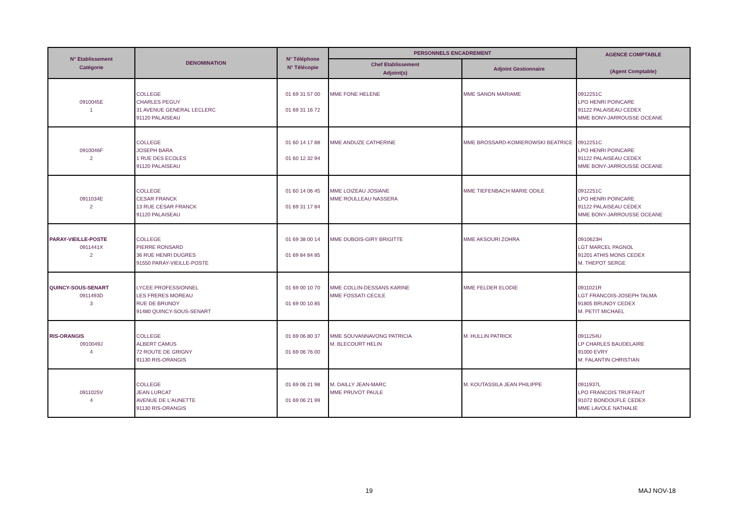| N° Etablissement Catégorie | DENOMINATION | N° Téléphone N° Télécopie | PERSONNELS ENCADREMENT | | AGENCE COMPTABLE (Agent Comptable) |
| --- | --- | --- | --- | --- | --- |
| | | | Chef Etablissement Adjoint(s) | Adjoint Gestionnaire | |
| 0910045E 1 | COLLEGE CHARLES PEGUY 31 AVENUE GENERAL LECLERC 91120 PALAISEAU | 01 69 31 57 00 01 69 31 16 72 | MME FONE HELENE | MME SANON MARIAME | 0912251C LPO HENRI POINCARE 91122 PALAISEAU CEDEX MME BONY-JARROUSSE OCEANE |
| 0910046F 2 | COLLEGE JOSEPH BARA 1 RUE DES ECOLES 91120 PALAISEAU | 01 60 14 17 88 01 60 12 32 94 | MME ANDUZE CATHERINE | MME BROSSARD-KOMIEROWSKI BEATRICE | 0912251C LPO HENRI POINCARE 91122 PALAISEAU CEDEX MME BONY-JARROUSSE OCEANE |
| 0911034E 2 | COLLEGE CESAR FRANCK 13 RUE CESAR FRANCK 91120 PALAISEAU | 01 60 14 06 45 01 69 31 17 84 | MME LOIZEAU JOSIANE MME ROULLEAU NASSERA | MME TIEFENBACH MARIE ODILE | 0912251C LPO HENRI POINCARE 91122 PALAISEAU CEDEX MME BONY-JARROUSSE OCEANE |
| PARAY-VIEILLE-POSTE 0911441X 2 | COLLEGE PIERRE RONSARD 36 RUE HENRI DUGRES 91550 PARAY-VIEILLE-POSTE | 01 69 38 00 14 01 69 84 84 85 | MME DUBOIS-GIRY BRIGITTE | MME AKSOURI ZOHRA | 0910623H LGT MARCEL PAGNOL 91201 ATHIS MONS CEDEX M. THEPOT SERGE |
| QUINCY-SOUS-SENART 0911493D 3 | LYCEE PROFESSIONNEL LES FRERES MOREAU RUE DE BRUNOY 91480 QUINCY-SOUS-SENART | 01 69 00 10 70 01 69 00 10 85 | MME COLLIN-DESSANS KARINE MME FOSSATI CECILE | MME FELDER ELODIE | 0911021R LGT FRANCOIS-JOSEPH TALMA 91805 BRUNOY CEDEX M. PETIT MICHAEL |
| RIS-ORANGIS 0910049J 4 | COLLEGE ALBERT CAMUS 72 ROUTE DE GRIGNY 91130 RIS-ORANGIS | 01 69 06 80 37 01 69 06 76 00 | MME SOUVANNAVONG PATRICIA M. BLECOURT HELIN | M. HULLIN PATRICK | 0911254U LP CHARLES BAUDELAIRE 91000 EVRY M. FALANTIN CHRISTIAN |
| 0911025V 4 | COLLEGE JEAN LURCAT AVENUE DE L'AUNETTE 91130 RIS-ORANGIS | 01 69 06 21 98 01 69 06 21 99 | M. DAILLY JEAN-MARC MME PRUVOT PAULE | M. KOUTASSILA JEAN PHILIPPE | 0911937L LPO FRANCOIS TRUFFAUT 91072 BONDOUFLE CEDEX MME LAVOLE NATHALIE |
19 MAJ NOV-18